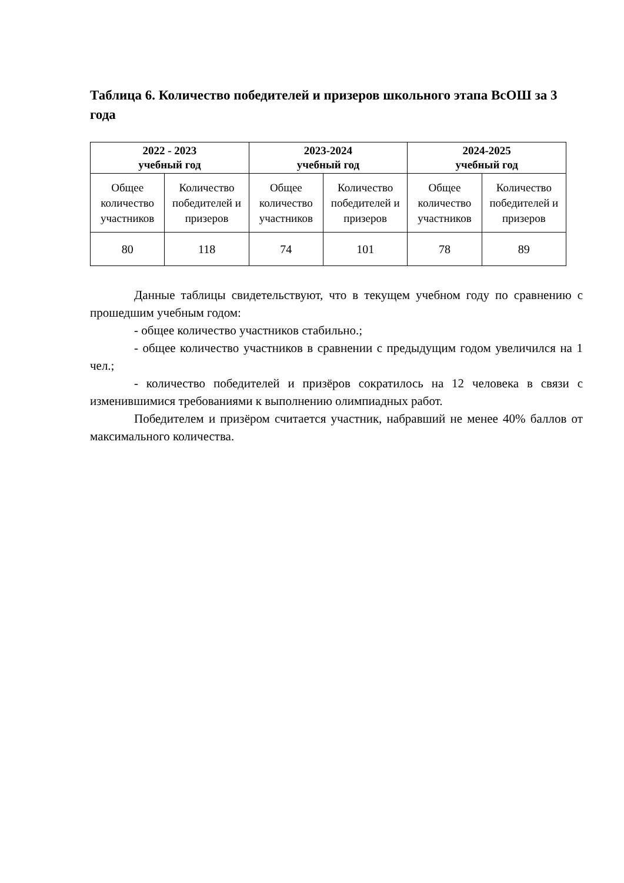Таблица 6. Количество победителей и призеров школьного этапа ВсОШ за 3 года
| 2022 - 2023 учебный год | | 2023-2024 учебный год | | 2024-2025 учебный год | |
| --- | --- | --- | --- | --- | --- |
| Общее количество участников | Количество победителей и призеров | Общее количество участников | Количество победителей и призеров | Общее количество участников | Количество победителей и призеров |
| 80 | 118 | 74 | 101 | 78 | 89 |
Данные таблицы свидетельствуют, что в текущем учебном году по сравнению с прошедшим учебным годом:
- общее количество участников стабильно.;
- общее количество участников в сравнении с предыдущим годом увеличился на 1 чел.;
- количество победителей и призёров сократилось на 12 человека в связи с изменившимися требованиями к выполнению олимпиадных работ.
Победителем и призёром считается участник, набравший не менее 40% баллов от максимального количества.